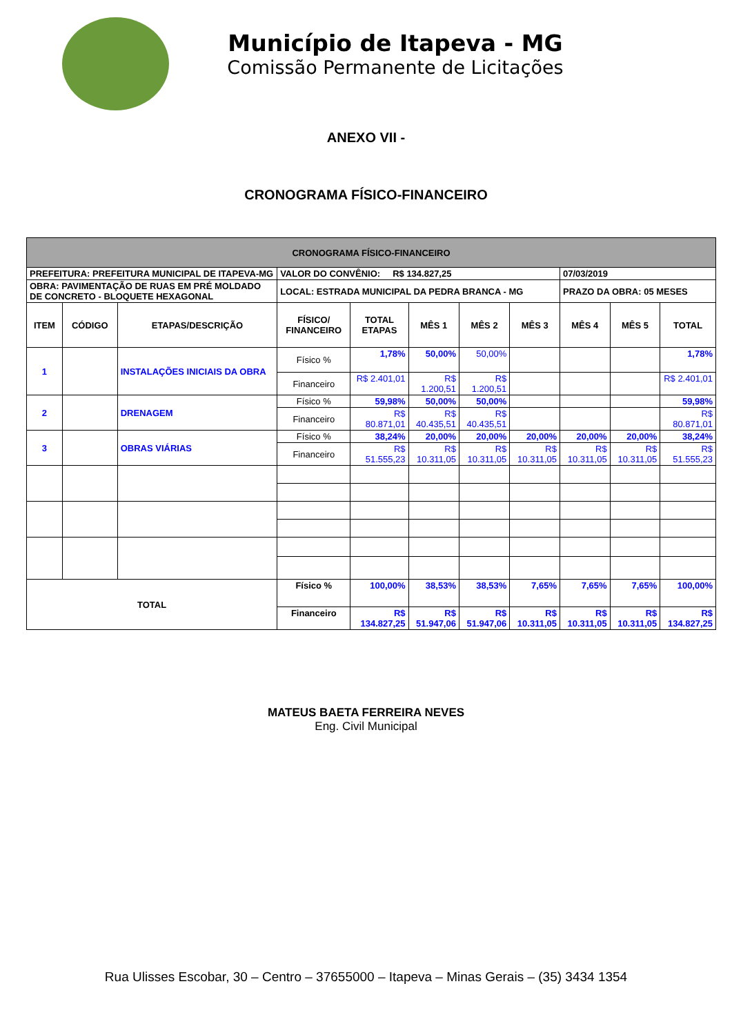Município de Itapeva - MG
Comissão Permanente de Licitações
ANEXO VII -
CRONOGRAMA FÍSICO-FINANCEIRO
| CRONOGRAMA FÍSICO-FINANCEIRO | | | | | | | | | | |
| PREFEITURA: PREFEITURA MUNICIPAL DE ITAPEVA-MG | | | VALOR DO CONVÊNIO: R$ 134.827,25 | | | | | 07/03/2019 | | |
| OBRA: PAVIMENTAÇÃO DE RUAS EM PRÉ MOLDADO DE CONCRETO - BLOQUETE HEXAGONAL | | | LOCAL: ESTRADA MUNICIPAL DA PEDRA BRANCA - MG | | | | | PRAZO DA OBRA: 05 MESES | | |
| ITEM | CÓDIGO | ETAPAS/DESCRIÇÃO | FÍSICO/ FINANCEIRO | TOTAL ETAPAS | MÊS 1 | MÊS 2 | MÊS 3 | MÊS 4 | MÊS 5 | TOTAL |
| 1 | | INSTALAÇÕES INICIAIS DA OBRA | Físico % | 1,78% | 50,00% | 50,00% | | | | 1,78% |
| | | | Financeiro | R$ 2.401,01 | R$ 1.200,51 | R$ 1.200,51 | | | | R$ 2.401,01 |
| 2 | | DRENAGEM | Físico % | 59,98% | 50,00% | 50,00% | | | | 59,98% |
| | | | Financeiro | R$ 80.871,01 | R$ 40.435,51 | R$ 40.435,51 | | | | R$ 80.871,01 |
| 3 | | OBRAS VIÁRIAS | Físico % | 38,24% | 20,00% | 20,00% | 20,00% | 20,00% | 20,00% | 38,24% |
| | | | Financeiro | R$ 51.555,23 | R$ 10.311,05 | R$ 10.311,05 | R$ 10.311,05 | R$ 10.311,05 | R$ 10.311,05 | R$ 51.555,23 |
| TOTAL | | | Físico % | 100,00% | 38,53% | 38,53% | 7,65% | 7,65% | 7,65% | 100,00% |
| | | | Financeiro | R$ 134.827,25 | R$ 51.947,06 | R$ 51.947,06 | R$ 10.311,05 | R$ 10.311,05 | R$ 10.311,05 | R$ 134.827,25 |
MATEUS BAETA FERREIRA NEVES
Eng. Civil Municipal
Rua Ulisses Escobar, 30 – Centro – 37655000 – Itapeva – Minas Gerais – (35) 3434 1354